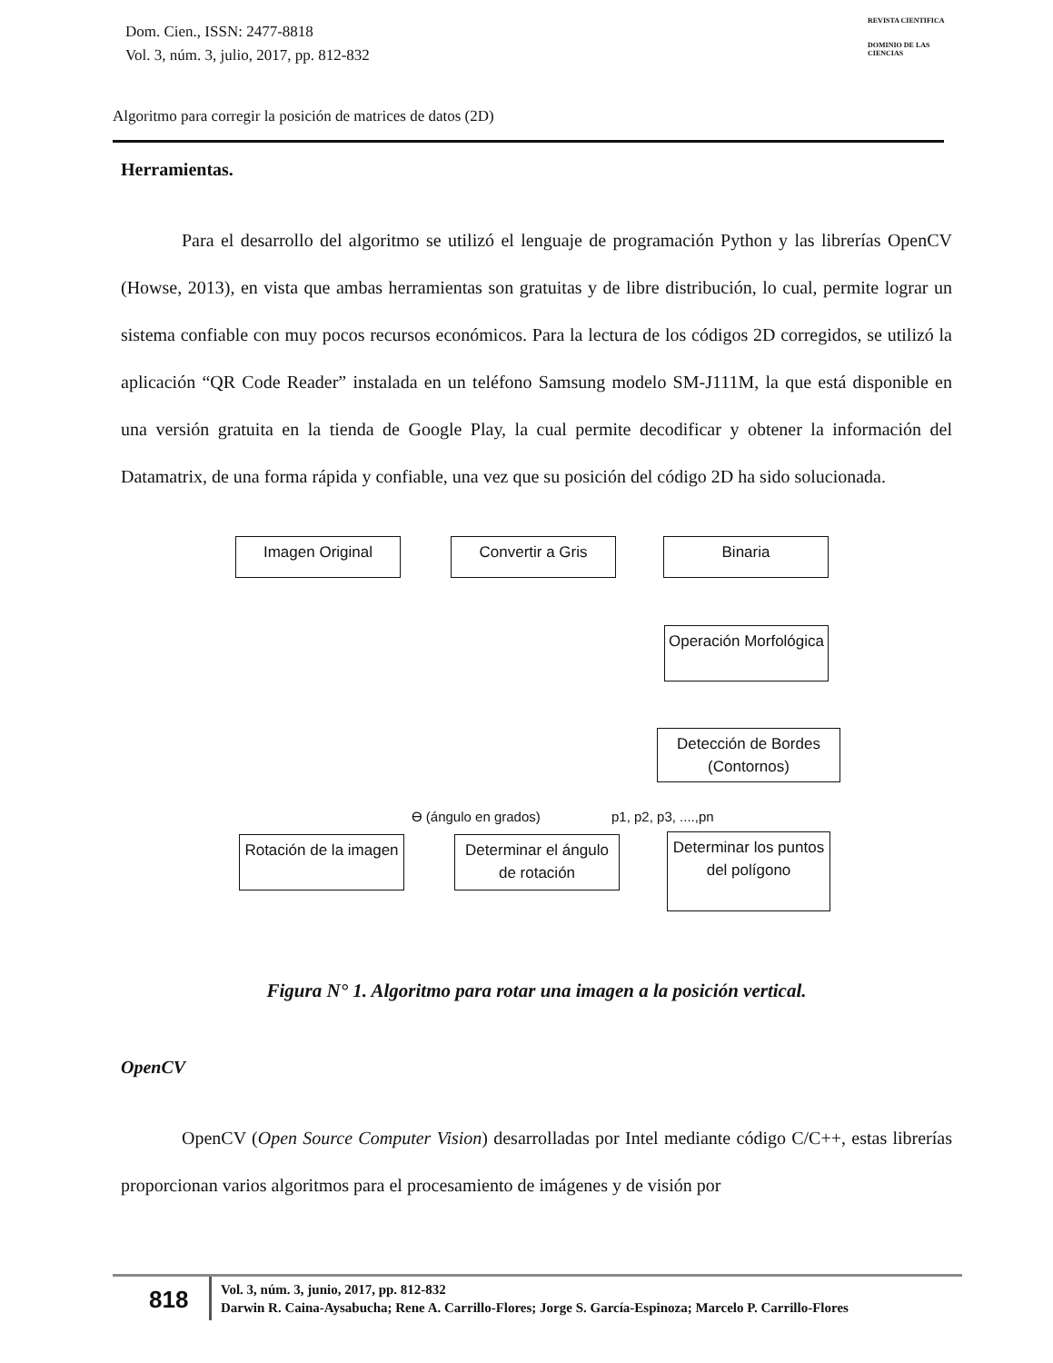Dom. Cien., ISSN: 2477-8818
Vol. 3, núm. 3, julio, 2017, pp. 812-832
REVISTA CIENTIFICA
DOMINIO DE LAS CIENCIAS
Algoritmo para corregir la posición de matrices de datos (2D)
Herramientas.
Para el desarrollo del algoritmo se utilizó el lenguaje de programación Python y las librerías OpenCV (Howse, 2013), en vista que ambas herramientas son gratuitas y de libre distribución, lo cual, permite lograr un sistema confiable con muy pocos recursos económicos. Para la lectura de los códigos 2D corregidos, se utilizó la aplicación “QR Code Reader” instalada en un teléfono Samsung modelo SM-J111M, la que está disponible en una versión gratuita en la tienda de Google Play, la cual permite decodificar y obtener la información del Datamatrix, de una forma rápida y confiable, una vez que su posición del código 2D ha sido solucionada.
Imagen Original Convertir a Gris Binaria
Operación Morfológica
Detección de Bordes (Contornos)
ϴ (ángulo en grados) p1, p2, p3, ....,pn
Rotación de la imagen
Determinar el ángulo de rotación
Determinar los puntos del polígono
Figura N° 1. Algoritmo para rotar una imagen a la posición vertical.
OpenCV
OpenCV (Open Source Computer Vision) desarrolladas por Intel mediante código C/C++, estas librerías proporcionan varios algoritmos para el procesamiento de imágenes y de visión por
818
Vol. 3, núm. 3, junio, 2017, pp. 812-832
Darwin R. Caina-Aysabucha; Rene A. Carrillo-Flores; Jorge S. García-Espinoza; Marcelo P. Carrillo-Flores